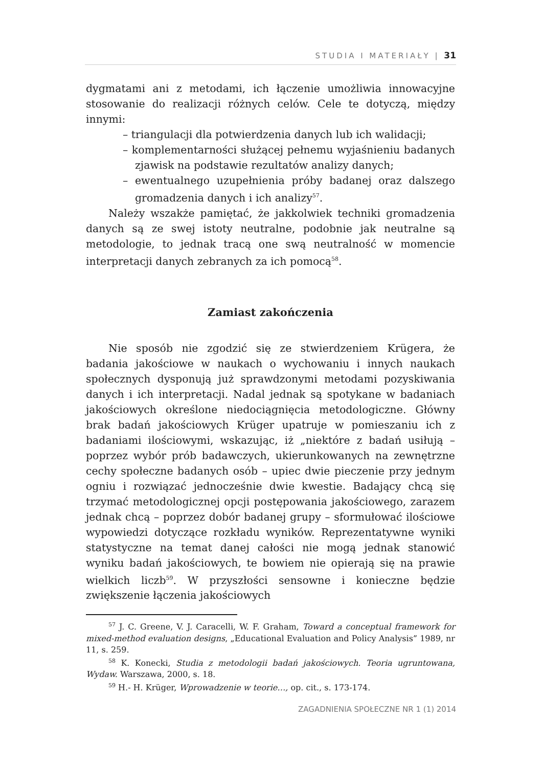STUDIA I MATERIAŁY | 31
dygmatami ani z metodami, ich łączenie umożliwia innowacyjne stosowanie do realizacji różnych celów. Cele te dotyczą, między innymi:
– triangulacji dla potwierdzenia danych lub ich walidacji;
– komplementarności służącej pełnemu wyjaśnieniu badanych zjawisk na podstawie rezultatów analizy danych;
– ewentualnego uzupełnienia próby badanej oraz dalszego gromadzenia danych i ich analizy<sup>57</sup>.
Należy wszakże pamiętać, że jakkolwiek techniki gromadzenia danych są ze swej istoty neutralne, podobnie jak neutralne są metodologie, to jednak tracą one swą neutralność w momencie interpretacji danych zebranych za ich pomocą<sup>58</sup>.
Zamiast zakończenia
Nie sposób nie zgodzić się ze stwierdzeniem Krügera, że badania jakościowe w naukach o wychowaniu i innych naukach społecznych dysponują już sprawdzonymi metodami pozyskiwania danych i ich interpretacji. Nadal jednak są spotykane w badaniach jakościowych określone niedociągnięcia metodologiczne. Główny brak badań jakościowych Krüger upatruje w pomieszaniu ich z badaniami ilościowymi, wskazując, iż „niektóre z badań usiłują – poprzez wybór prób badawczych, ukierunkowanych na zewnętrzne cechy społeczne badanych osób – upiec dwie pieczenie przy jednym ogniu i rozwiązać jednocześnie dwie kwestie. Badający chcą się trzymać metodologicznej opcji postępowania jakościowego, zarazem jednak chcą – poprzez dobór badanej grupy – sformułować ilościowe wypowiedzi dotyczące rozkładu wyników. Reprezentatywne wyniki statystyczne na temat danej całości nie mogą jednak stanowić wyniku badań jakościowych, te bowiem nie opierają się na prawie wielkich liczb<sup>59</sup>. W przyszłości sensowne i konieczne będzie zwiększenie łączenia jakościowych
<sup>57</sup> J. C. Greene, V. J. Caracelli, W. F. Graham, Toward a conceptual framework for mixed-method evaluation designs, „Educational Evaluation and Policy Analysis” 1989, nr 11, s. 259.
<sup>58</sup> K. Konecki, Studia z metodologii badań jakościowych. Teoria ugruntowana, Wydaw. Warszawa, 2000, s. 18.
<sup>59</sup> H.- H. Krüger, Wprowadzenie w teorie…, op. cit., s. 173-174.
ZAGADNIENIA SPOŁECZNE NR 1 (1) 2014